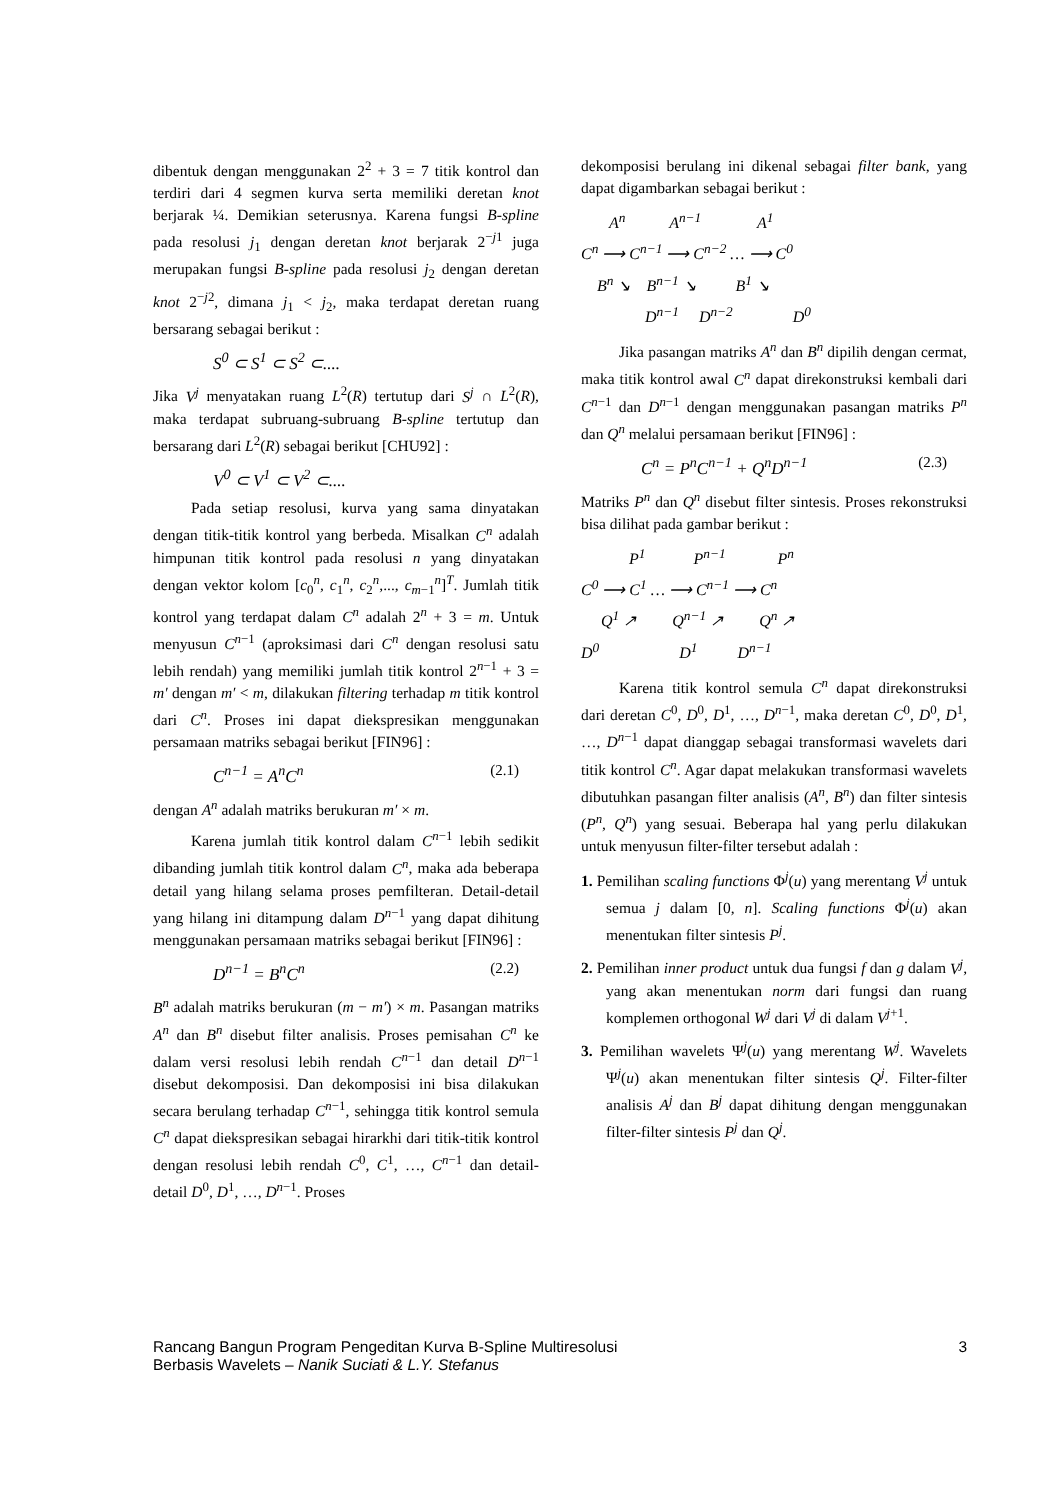dibentuk dengan menggunakan 2<sup>2</sup> + 3 = 7 titik kontrol dan terdiri dari 4 segmen kurva serta memiliki deretan knot berjarak ¼. Demikian seterusnya. Karena fungsi B-spline pada resolusi j<sub>1</sub> dengan deretan knot berjarak 2<sup>−j1</sup> juga merupakan fungsi B-spline pada resolusi j<sub>2</sub> dengan deretan knot 2<sup>−j2</sup>, dimana j<sub>1</sub> < j<sub>2</sub>, maka terdapat deretan ruang bersarang sebagai berikut :
S<sup>0</sup> ⊂ S<sup>1</sup> ⊂ S<sup>2</sup> ⊂....
Jika V<sup>j</sup> menyatakan ruang L<sup>2</sup>(R) tertutup dari S<sup>j</sup> ∩ L<sup>2</sup>(R), maka terdapat subruang-subruang B-spline tertutup dan bersarang dari L<sup>2</sup>(R) sebagai berikut [CHU92] :
V<sup>0</sup> ⊂ V<sup>1</sup> ⊂ V<sup>2</sup> ⊂....
Pada setiap resolusi, kurva yang sama dinyatakan dengan titik-titik kontrol yang berbeda. Misalkan C<sup>n</sup> adalah himpunan titik kontrol pada resolusi n yang dinyatakan dengan vektor kolom [c<sub>0</sub><sup>n</sup>, c<sub>1</sub><sup>n</sup>, c<sub>2</sub><sup>n</sup>,..., c<sub>m−1</sub><sup>n</sup>]<sup>T</sup>. Jumlah titik kontrol yang terdapat dalam C<sup>n</sup> adalah 2<sup>n</sup> + 3 = m. Untuk menyusun C<sup>n−1</sup> (aproksimasi dari C<sup>n</sup> dengan resolusi satu lebih rendah) yang memiliki jumlah titik kontrol 2<sup>n−1</sup> + 3 = m′ dengan m′ < m, dilakukan filtering terhadap m titik kontrol dari C<sup>n</sup>. Proses ini dapat diekspresikan menggunakan persamaan matriks sebagai berikut [FIN96] :
C<sup>n−1</sup> = A<sup>n</sup>C<sup>n</sup> (2.1)
dengan A<sup>n</sup> adalah matriks berukuran m′ × m.
Karena jumlah titik kontrol dalam C<sup>n−1</sup> lebih sedikit dibanding jumlah titik kontrol dalam C<sup>n</sup>, maka ada beberapa detail yang hilang selama proses pemfilteran. Detail-detail yang hilang ini ditampung dalam D<sup>n−1</sup> yang dapat dihitung menggunakan persamaan matriks sebagai berikut [FIN96] :
D<sup>n−1</sup> = B<sup>n</sup>C<sup>n</sup> (2.2)
B<sup>n</sup> adalah matriks berukuran (m − m′) × m. Pasangan matriks A<sup>n</sup> dan B<sup>n</sup> disebut filter analisis. Proses pemisahan C<sup>n</sup> ke dalam versi resolusi lebih rendah C<sup>n−1</sup> dan detail D<sup>n−1</sup> disebut dekomposisi. Dan dekomposisi ini bisa dilakukan secara berulang terhadap C<sup>n−1</sup>, sehingga titik kontrol semula C<sup>n</sup> dapat diekspresikan sebagai hirarkhi dari titik-titik kontrol dengan resolusi lebih rendah C<sup>0</sup>, C<sup>1</sup>, …, C<sup>n−1</sup> dan detail-detail D<sup>0</sup>, D<sup>1</sup>, …, D<sup>n−1</sup>. Proses
dekomposisi berulang ini dikenal sebagai filter bank, yang dapat digambarkan sebagai berikut :
A<sup>n</sup> A<sup>n−1</sup> A<sup>1</sup>
C<sup>n</sup> ⟶ C<sup>n−1</sup> ⟶ C<sup>n−2</sup> … ⟶ C<sup>0</sup>
B<sup>n</sup> ↘ B<sup>n−1</sup> ↘ B<sup>1</sup> ↘
D<sup>n−1</sup> D<sup>n−2</sup> D<sup>0</sup>
Jika pasangan matriks A<sup>n</sup> dan B<sup>n</sup> dipilih dengan cermat, maka titik kontrol awal C<sup>n</sup> dapat direkonstruksi kembali dari C<sup>n−1</sup> dan D<sup>n−1</sup> dengan menggunakan pasangan matriks P<sup>n</sup> dan Q<sup>n</sup> melalui persamaan berikut [FIN96] :
C<sup>n</sup> = P<sup>n</sup>C<sup>n−1</sup> + Q<sup>n</sup>D<sup>n−1</sup> (2.3)
Matriks P<sup>n</sup> dan Q<sup>n</sup> disebut filter sintesis. Proses rekonstruksi bisa dilihat pada gambar berikut :
P<sup>1</sup> P<sup>n−1</sup> P<sup>n</sup>
C<sup>0</sup> ⟶ C<sup>1</sup> … ⟶ C<sup>n−1</sup> ⟶ C<sup>n</sup>
Q<sup>1</sup> ↗ Q<sup>n−1</sup> ↗ Q<sup>n</sup> ↗
D<sup>0</sup> D<sup>1</sup> D<sup>n−1</sup>
Karena titik kontrol semula C<sup>n</sup> dapat direkonstruksi dari deretan C<sup>0</sup>, D<sup>0</sup>, D<sup>1</sup>, …, D<sup>n−1</sup>, maka deretan C<sup>0</sup>, D<sup>0</sup>, D<sup>1</sup>, …, D<sup>n−1</sup> dapat dianggap sebagai transformasi wavelets dari titik kontrol C<sup>n</sup>. Agar dapat melakukan transformasi wavelets dibutuhkan pasangan filter analisis (A<sup>n</sup>, B<sup>n</sup>) dan filter sintesis (P<sup>n</sup>, Q<sup>n</sup>) yang sesuai. Beberapa hal yang perlu dilakukan untuk menyusun filter-filter tersebut adalah :
1. Pemilihan scaling functions Φ<sup>j</sup>(u) yang merentang V<sup>j</sup> untuk semua j dalam [0, n]. Scaling functions Φ<sup>j</sup>(u) akan menentukan filter sintesis P<sup>j</sup>.
2. Pemilihan inner product untuk dua fungsi f dan g dalam V<sup>j</sup>, yang akan menentukan norm dari fungsi dan ruang komplemen orthogonal W<sup>j</sup> dari V<sup>j</sup> di dalam V<sup>j+1</sup>.
3. Pemilihan wavelets Ψ<sup>j</sup>(u) yang merentang W<sup>j</sup>. Wavelets Ψ<sup>j</sup>(u) akan menentukan filter sintesis Q<sup>j</sup>. Filter-filter analisis A<sup>j</sup> dan B<sup>j</sup> dapat dihitung dengan menggunakan filter-filter sintesis P<sup>j</sup> dan Q<sup>j</sup>.
Rancang Bangun Program Pengeditan Kurva B-Spline Multiresolusi
Berbasis Wavelets – Nanik Suciati & L.Y. Stefanus
3